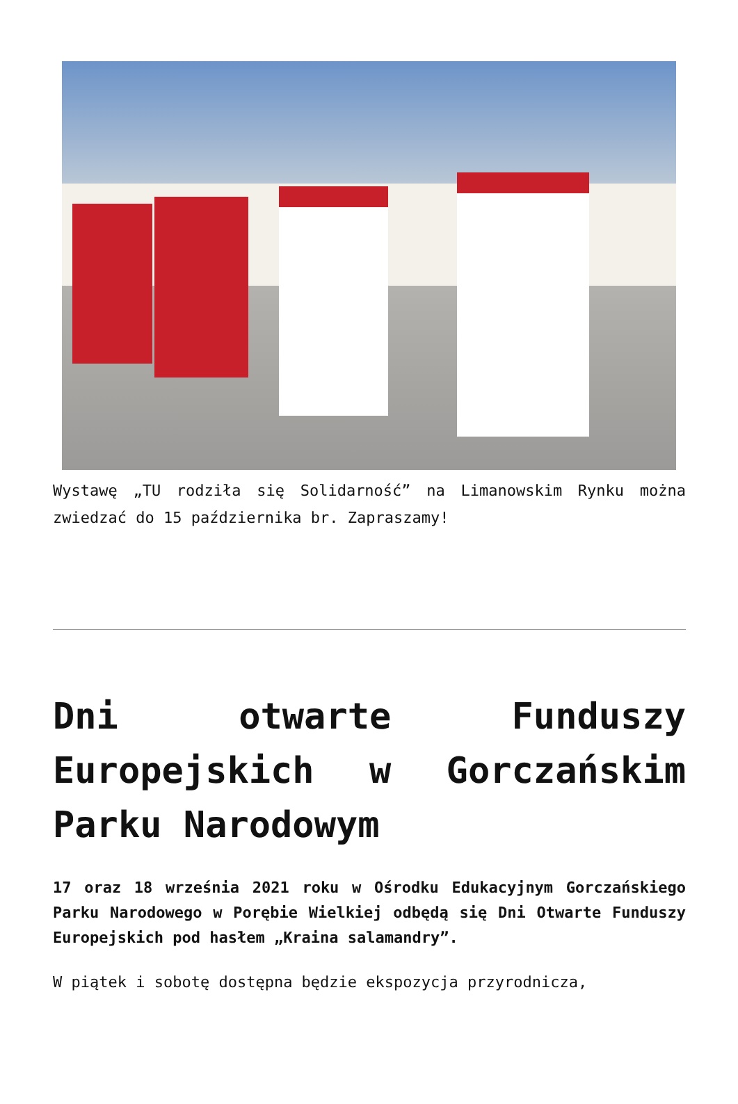Wystawę „TU rodziła się Solidarność” na Limanowskim Rynku można zwiedzać do 15 października br. Zapraszamy!
Dni otwarte Funduszy Europejskich w Gorczańskim Parku Narodowym
17 oraz 18 września 2021 roku w Ośrodku Edukacyjnym Gorczańskiego Parku Narodowego w Porębie Wielkiej odbędą się Dni Otwarte Funduszy Europejskich pod hasłem „Kraina salamandry”.
W piątek i sobotę dostępna będzie ekspozycja przyrodnicza,